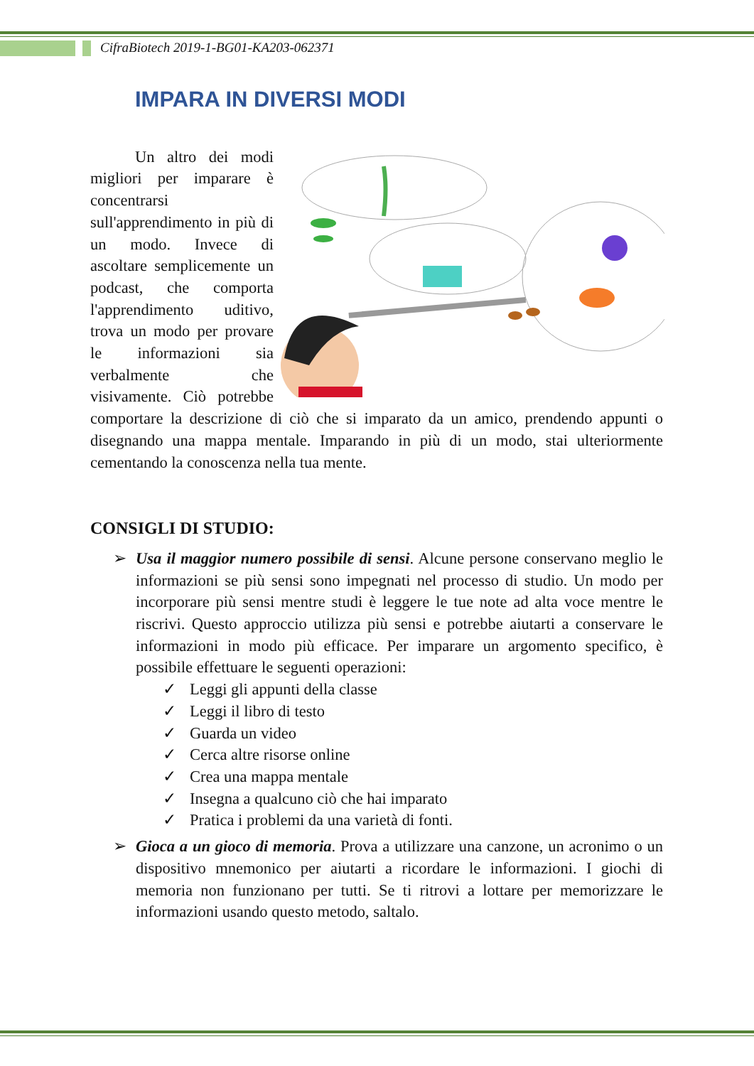CifraBiotech 2019-1-BG01-KA203-062371
IMPARA IN DIVERSI MODI
Un altro dei modi migliori per imparare è concentrarsi sull'apprendimento in più di un modo. Invece di ascoltare semplicemente un podcast, che comporta l'apprendimento uditivo, trova un modo per provare le informazioni sia verbalmente che visivamente. Ciò potrebbe comportare la descrizione di ciò che si imparato da un amico, prendendo appunti o disegnando una mappa mentale. Imparando in più di un modo, stai ulteriormente cementando la conoscenza nella tua mente.
CONSIGLI DI STUDIO:
➢ Usa il maggior numero possibile di sensi. Alcune persone conservano meglio le informazioni se più sensi sono impegnati nel processo di studio. Un modo per incorporare più sensi mentre studi è leggere le tue note ad alta voce mentre le riscrivi. Questo approccio utilizza più sensi e potrebbe aiutarti a conservare le informazioni in modo più efficace. Per imparare un argomento specifico, è possibile effettuare le seguenti operazioni:
✓ Leggi gli appunti della classe
✓ Leggi il libro di testo
✓ Guarda un video
✓ Cerca altre risorse online
✓ Crea una mappa mentale
✓ Insegna a qualcuno ciò che hai imparato
✓ Pratica i problemi da una varietà di fonti.
➢ Gioca a un gioco di memoria. Prova a utilizzare una canzone, un acronimo o un dispositivo mnemonico per aiutarti a ricordare le informazioni. I giochi di memoria non funzionano per tutti. Se ti ritrovi a lottare per memorizzare le informazioni usando questo metodo, saltalo.